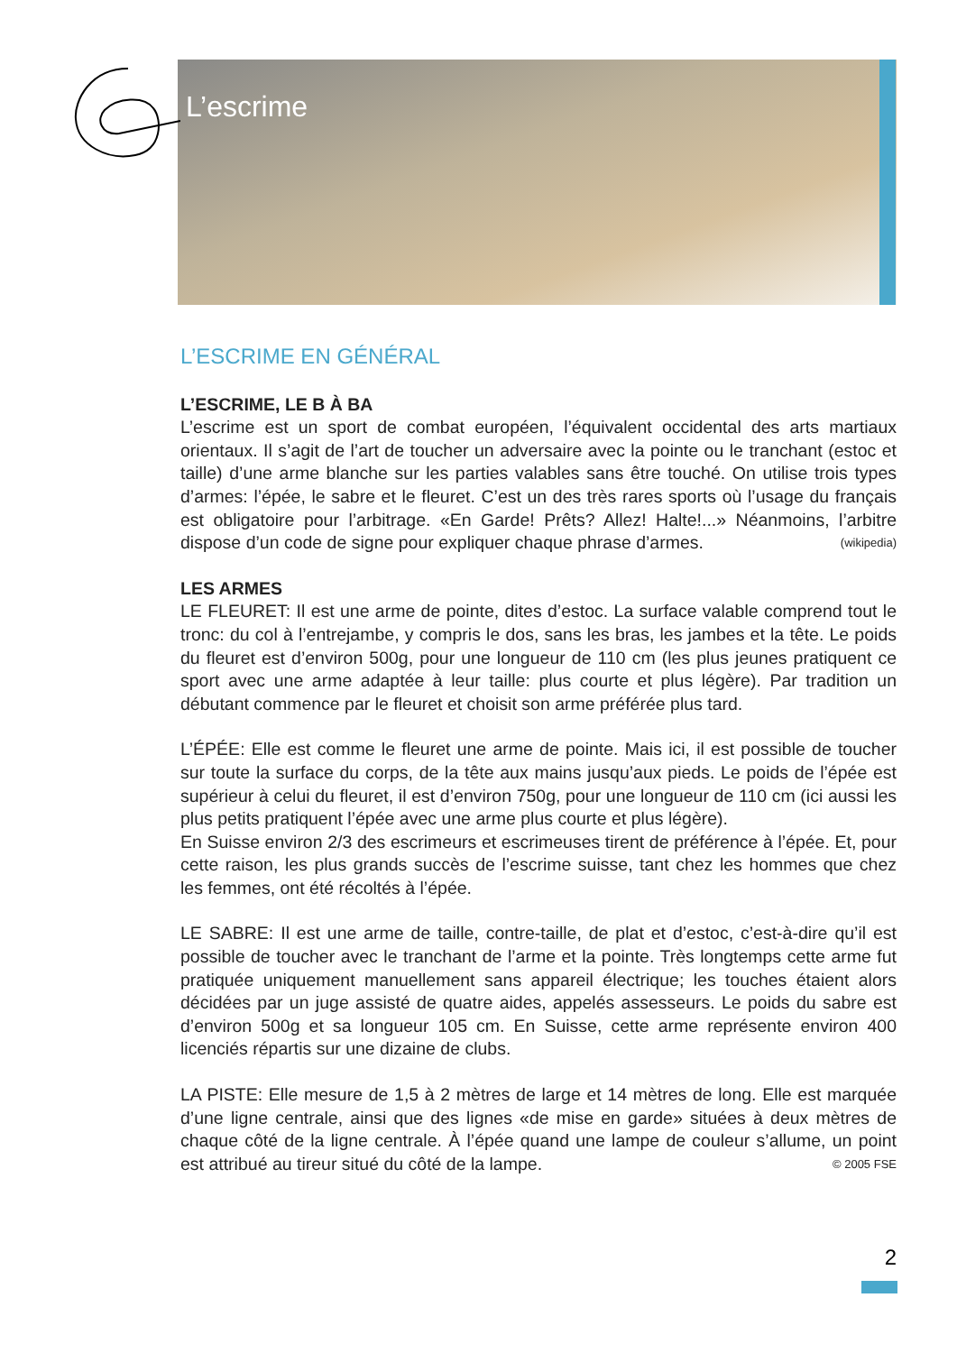L’escrime
L’ESCRIME EN GÉNÉRAL
L’ESCRIME, LE B À BA
L’escrime est un sport de combat européen, l’équivalent occidental des arts martiaux orientaux. Il s’agit de l’art de toucher un adversaire avec la pointe ou le tranchant (estoc et taille) d’une arme blanche sur les parties valables sans être touché. On utilise trois types d’armes: l’épée, le sabre et le fleuret. C’est un des très rares sports où l’usage du français est obligatoire pour l’arbitrage. «En Garde! Prêts? Allez! Halte!...» Néanmoins, l’arbitre dispose d’un code de signe pour expliquer chaque phrase d’armes. (wikipedia)
LES ARMES
LE FLEURET: Il est une arme de pointe, dites d’estoc. La surface valable comprend tout le tronc: du col à l’entrejambe, y compris le dos, sans les bras, les jambes et la tête. Le poids du fleuret est d’environ 500g, pour une longueur de 110 cm (les plus jeunes pratiquent ce sport avec une arme adaptée à leur taille: plus courte et plus légère). Par tradition un débutant commence par le fleuret et choisit son arme préférée plus tard.
L’ÉPÉE: Elle est comme le fleuret une arme de pointe. Mais ici, il est possible de toucher sur toute la surface du corps, de la tête aux mains jusqu’aux pieds. Le poids de l’épée est supérieur à celui du fleuret, il est d’environ 750g, pour une longueur de 110 cm (ici aussi les plus petits pratiquent l’épée avec une arme plus courte et plus légère).
En Suisse environ 2/3 des escrimeurs et escrimeuses tirent de préférence à l’épée. Et, pour cette raison, les plus grands succès de l’escrime suisse, tant chez les hommes que chez les femmes, ont été récoltés à l’épée.
LE SABRE: Il est une arme de taille, contre-taille, de plat et d’estoc, c’est-à-dire qu’il est possible de toucher avec le tranchant de l’arme et la pointe. Très longtemps cette arme fut pratiquée uniquement manuellement sans appareil électrique; les touches étaient alors décidées par un juge assisté de quatre aides, appelés assesseurs. Le poids du sabre est d’environ 500g et sa longueur 105 cm. En Suisse, cette arme représente environ 400 licenciés répartis sur une dizaine de clubs.
LA PISTE: Elle mesure de 1,5 à 2 mètres de large et 14 mètres de long. Elle est marquée d’une ligne centrale, ainsi que des lignes «de mise en garde» situées à deux mètres de chaque côté de la ligne centrale. À l’épée quand une lampe de couleur s’allume, un point est attribué au tireur situé du côté de la lampe. © 2005 FSE
2